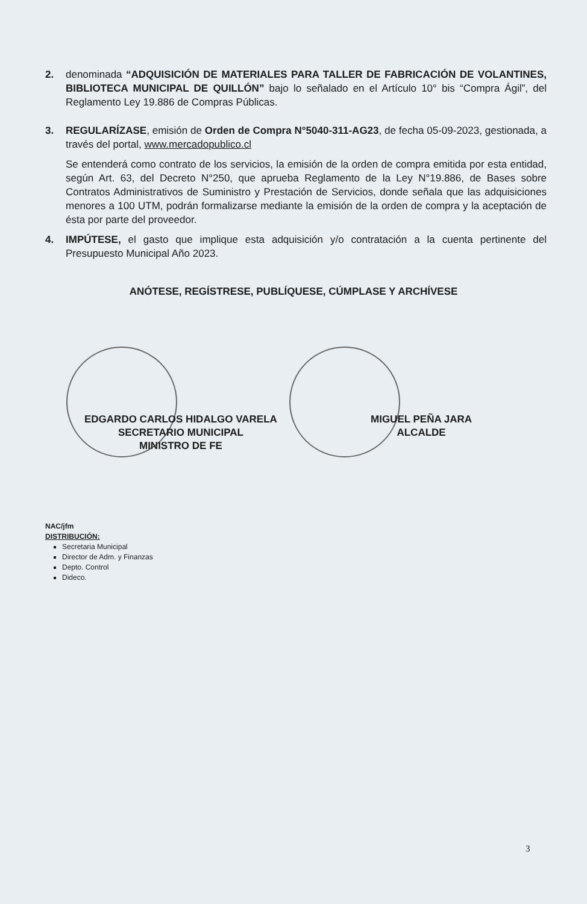2. denominada “ADQUISICIÓN DE MATERIALES PARA TALLER DE FABRICACIÓN DE VOLANTINES, BIBLIOTECA MUNICIPAL DE QUILLÓN” bajo lo señalado en el Artículo 10° bis “Compra Ágil”, del Reglamento Ley 19.886 de Compras Públicas.
3. REGULARÍZASE, emisión de Orden de Compra N°5040-311-AG23, de fecha 05-09-2023, gestionada, a través del portal, www.mercadopublico.cl
Se entenderá como contrato de los servicios, la emisión de la orden de compra emitida por esta entidad, según Art. 63, del Decreto N°250, que aprueba Reglamento de la Ley N°19.886, de Bases sobre Contratos Administrativos de Suministro y Prestación de Servicios, donde señala que las adquisiciones menores a 100 UTM, podrán formalizarse mediante la emisión de la orden de compra y la aceptación de ésta por parte del proveedor.
4. IMPÚTESE, el gasto que implique esta adquisición y/o contratación a la cuenta pertinente del Presupuesto Municipal Año 2023.
ANÓTESE, REGÍSTRESE, PUBLÍQUESE, CÚMPLASE Y ARCHÍVESE
EDGARDO CARLOS HIDALGO VARELA
SECRETARIO MUNICIPAL
MINISTRO DE FE
MIGUEL PEÑA JARA
ALCALDE
NAC/jfm
DISTRIBUCIÓN:
Secretaria Municipal
Director de Adm. y Finanzas
Depto. Control
Dideco.
3